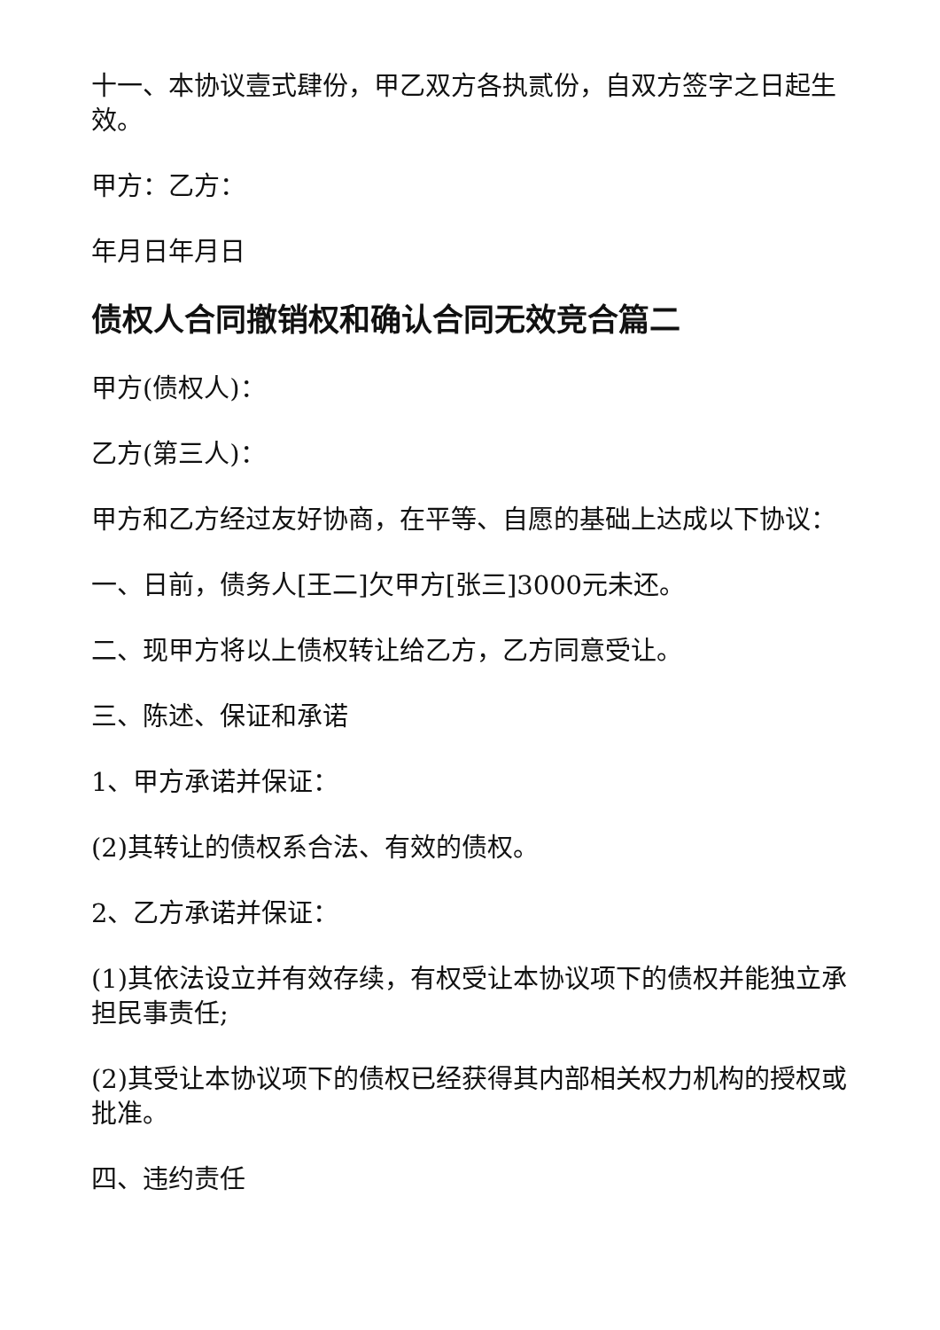十一、本协议壹式肆份，甲乙双方各执贰份，自双方签字之日起生效。
甲方：乙方：
年月日年月日
债权人合同撤销权和确认合同无效竞合篇二
甲方(债权人)：
乙方(第三人)：
甲方和乙方经过友好协商，在平等、自愿的基础上达成以下协议：
一、日前，债务人[王二]欠甲方[张三]3000元未还。
二、现甲方将以上债权转让给乙方，乙方同意受让。
三、陈述、保证和承诺
1、甲方承诺并保证：
(2)其转让的债权系合法、有效的债权。
2、乙方承诺并保证：
(1)其依法设立并有效存续，有权受让本协议项下的债权并能独立承担民事责任;
(2)其受让本协议项下的债权已经获得其内部相关权力机构的授权或批准。
四、违约责任